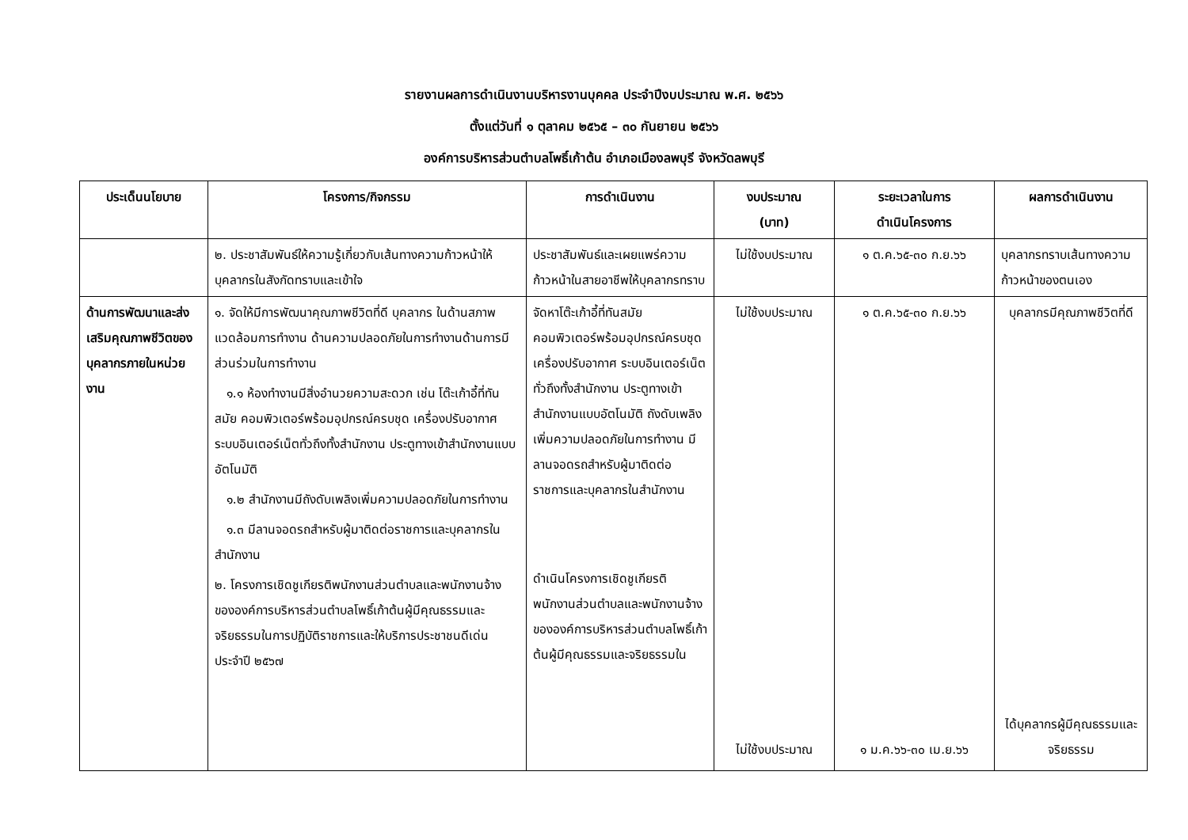รายงานผลการดำเนินงานบริหารงานบุคคล ประจำปีงบประมาณ พ.ศ. ๒๕๖๖
ตั้งแต่วันที่ ๑ ตุลาคม ๒๕๖๕ – ๓๐ กันยายน ๒๕๖๖
องค์การบริหารส่วนตำบลโพธิ์เก้าต้น อำเภอเมืองลพบุรี จังหวัดลพบุรี
| ประเด็นนโยบาย | โครงการ/กิจกรรม | การดำเนินงาน | งบประมาณ (บาท) | ระยะเวลาในการ ดำเนินโครงการ | ผลการดำเนินงาน |
| --- | --- | --- | --- | --- | --- |
| | ๒. ประชาสัมพันธ์ให้ความรู้เกี่ยวกับเส้นทางความก้าวหน้าให้บุคลากรในสังกัดทราบและเข้าใจ | ประชาสัมพันธ์และเผยแพร่ความก้าวหน้าในสายอาชีพให้บุคลากรทราบ | ไม่ใช้งบประมาณ | ๑ ต.ค.๖๕-๓๐ ก.ย.๖๖ | บุคลากรทราบเส้นทางความก้าวหน้าของตนเอง |
| ด้านการพัฒนาและส่งเสริมคุณภาพชีวิตของบุคลากรภายในหน่วยงาน | ๑. จัดให้มีการพัฒนาคุณภาพชีวิตที่ดี บุคลากร ในด้านสภาพแวดล้อมการทำงาน ด้านความปลอดภัยในการทำงานด้านการมีส่วนร่วมในการทำงาน ๑.๑ ห้องทำงานมีสิ่งอำนวยความสะดวก เช่น โต๊ะเก้าอี้ที่ทันสมัย คอมพิวเตอร์พร้อมอุปกรณ์ครบชุด เครื่องปรับอากาศ ระบบอินเตอร์เน็ตทั่วถึงทั้งสำนักงาน ประตูทางเข้าสำนักงานแบบอัตโนมัติ ๑.๒ สำนักงานมีถังดับเพลิงเพิ่มความปลอดภัยในการทำงาน ๑.๓ มีลานจอดรถสำหรับผู้มาติดต่อราชการและบุคลากรในสำนักงาน ๒. โครงการเชิดชูเกียรติพนักงานส่วนตำบลและพนักงานจ้างขององค์การบริหารส่วนตำบลโพธิ์เก้าต้นผู้มีคุณธรรมและจริยธรรมในการปฏิบัติราชการและให้บริการประชาชนดีเด่น ประจำปี ๒๕๖๗ | จัดหาโต๊ะเก้าอี้ที่ทันสมัย คอมพิวเตอร์พร้อมอุปกรณ์ครบชุด เครื่องปรับอากาศ ระบบอินเตอร์เน็ตทั่วถึงทั้งสำนักงาน ประตูทางเข้าสำนักงานแบบอัตโนมัติ ถังดับเพลิงเพิ่มความปลอดภัยในการทำงาน มีลานจอดรถสำหรับผู้มาติดต่อราชการและบุคลากรในสำนักงาน ดำเนินโครงการเชิดชูเกียรติพนักงานส่วนตำบลและพนักงานจ้างขององค์การบริหารส่วนตำบลโพธิ์เก้าต้นผู้มีคุณธรรมและจริยธรรมใน | ไม่ใช้งบประมาณ ไม่ใช้งบประมาณ | ๑ ต.ค.๖๕-๓๐ ก.ย.๖๖ ๑ ม.ค.๖๖-๓๐ เม.ย.๖๖ | บุคลากรมีคุณภาพชีวิตที่ดี ได้บุคลากรผู้มีคุณธรรมและจริยธรรม |